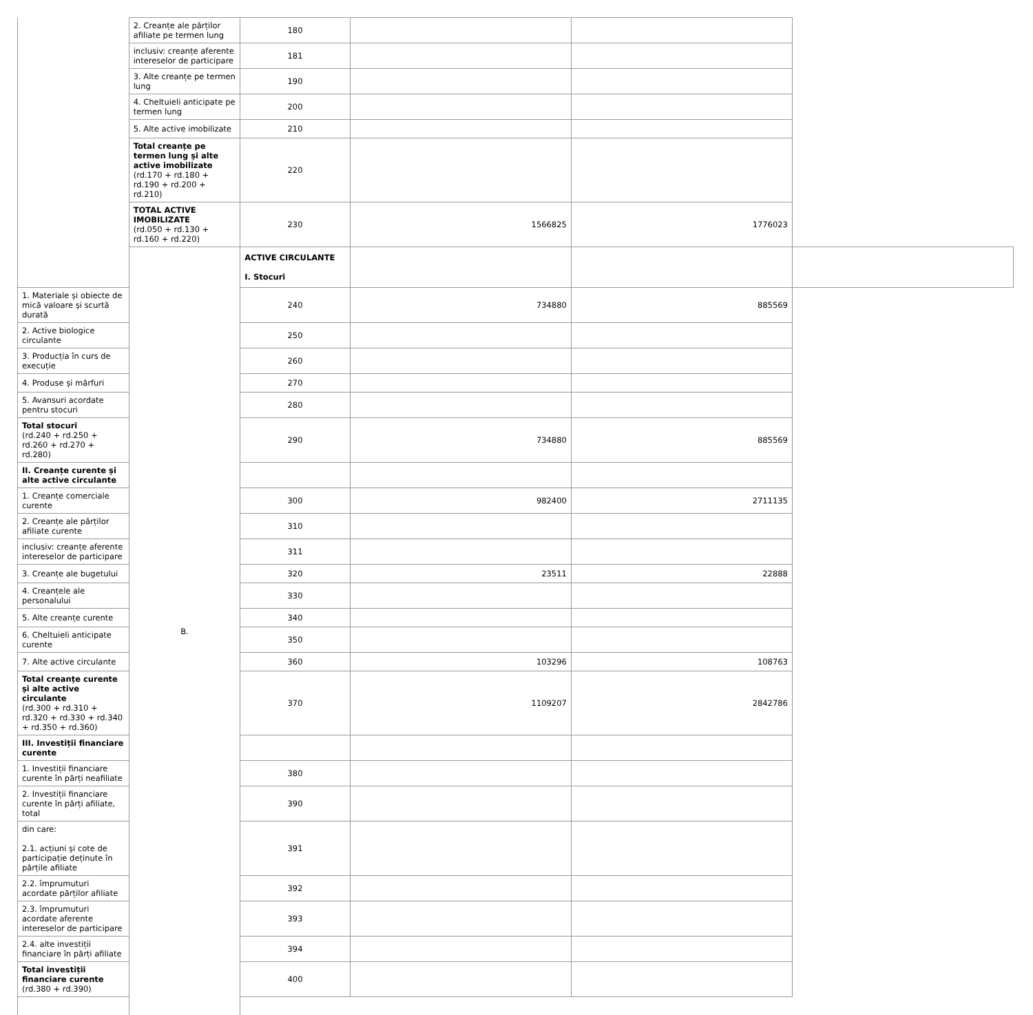| | 2. Creanțe ale părților afiliate pe termen lung | 180 | | | |
| | inclusiv: creanțe aferente intereselor de participare | 181 | | | |
| | 3. Alte creanțe pe termen lung | 190 | | | |
| | 4. Cheltuieli anticipate pe termen lung | 200 | | | |
| | 5. Alte active imobilizate | 210 | | | |
| | Total creanțe pe termen lung și alte active imobilizate (rd.170 + rd.180 + rd.190 + rd.200 + rd.210) | 220 | | | |
| | TOTAL ACTIVE IMOBILIZATE (rd.050 + rd.130 + rd.160 + rd.220) | 230 | 1566825 | 1776023 | |
| | B. | ACTIVE CIRCULANTE I. Stocuri | | | |
| 1. Materiale și obiecte de mică valoare și scurtă durată | | 240 | 734880 | 885569 | |
| 2. Active biologice circulante | | 250 | | | |
| 3. Producția în curs de execuție | | 260 | | | |
| 4. Produse și mărfuri | | 270 | | | |
| 5. Avansuri acordate pentru stocuri | | 280 | | | |
| Total stocuri (rd.240 + rd.250 + rd.260 + rd.270 + rd.280) | | 290 | 734880 | 885569 | |
| II. Creanțe curente și alte active circulante | | | | | |
| 1. Creanțe comerciale curente | | 300 | 982400 | 2711135 | |
| 2. Creanțe ale părților afiliate curente | | 310 | | | |
| inclusiv: creanțe aferente intereselor de participare | | 311 | | | |
| 3. Creanțe ale bugetului | | 320 | 23511 | 22888 | |
| 4. Creanțele ale personalului | | 330 | | | |
| 5. Alte creanțe curente | | 340 | | | |
| 6. Cheltuieli anticipate curente | | 350 | | | |
| 7. Alte active circulante | | 360 | 103296 | 108763 | |
| Total creanțe curente și alte active circulante (rd.300 + rd.310 + rd.320 + rd.330 + rd.340 + rd.350 + rd.360) | | 370 | 1109207 | 2842786 | |
| III. Investiții financiare curente | | | | | |
| 1. Investiții financiare curente în părți neafiliate | | 380 | | | |
| 2. Investiții financiare curente în părți afiliate, total | | 390 | | | |
| din care: 2.1. acțiuni și cote de participație deținute în părțile afiliate | | 391 | | | |
| 2.2. împrumuturi acordate părților afiliate | | 392 | | | |
| 2.3. împrumuturi acordate aferente intereselor de participare | | 393 | | | |
| 2.4. alte investiții financiare în părți afiliate | | 394 | | | |
| Total investiții financiare curente (rd.380 + rd.390) | | 400 | | | |